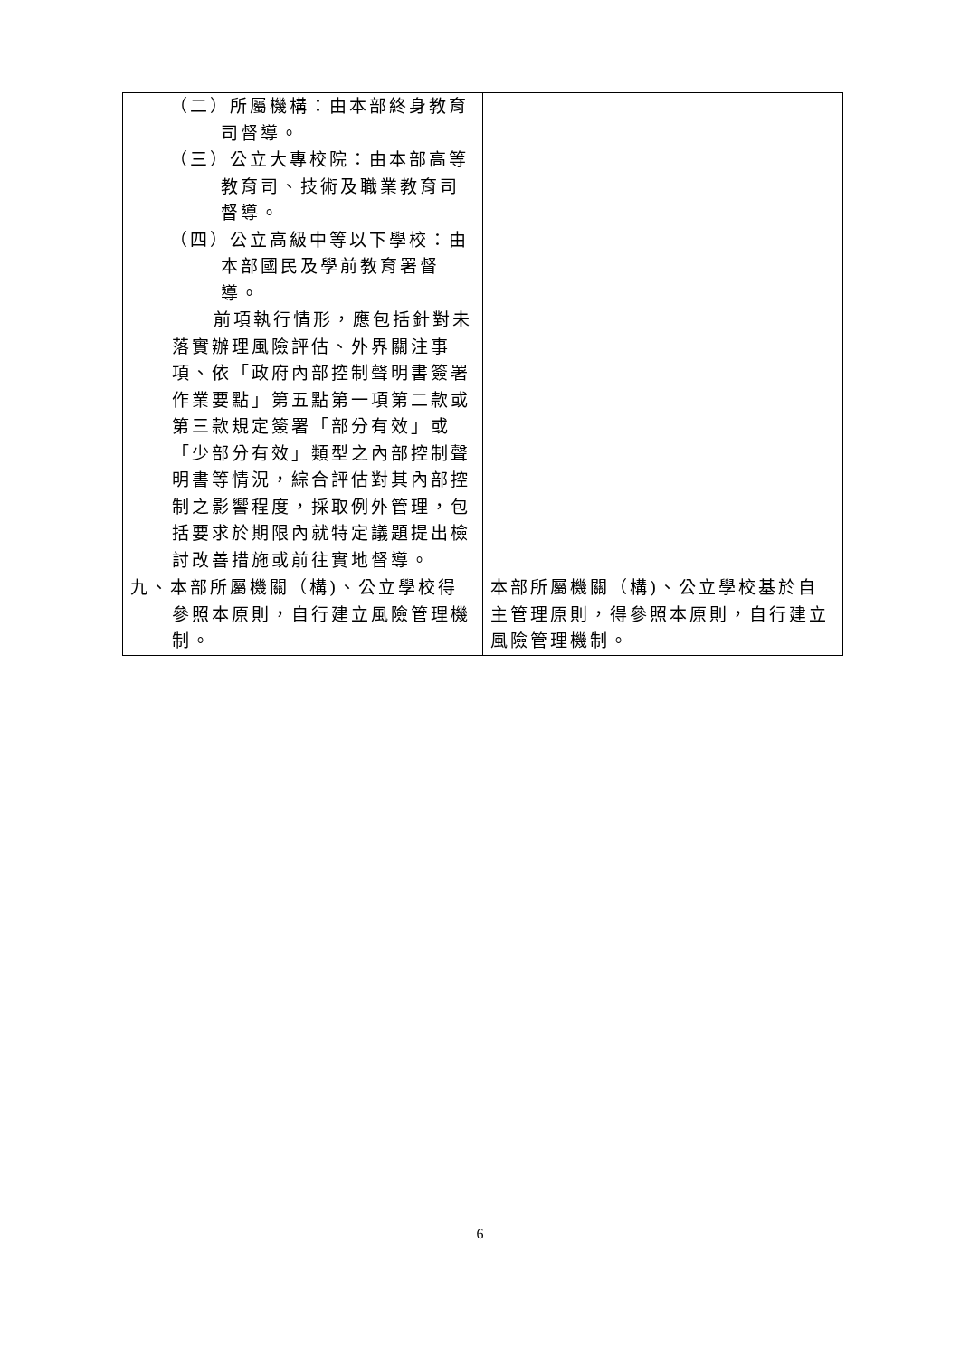| （二）所屬機構：由本部終身教育司督導。 （三）公立大專校院：由本部高等教育司、技術及職業教育司督導。 （四）公立高級中等以下學校：由本部國民及學前教育署督導。 前項執行情形，應包括針對未落實辦理風險評估、外界關注事項、依「政府內部控制聲明書簽署作業要點」第五點第一項第二款或第三款規定簽署「部分有效」或「少部分有效」類型之內部控制聲明書等情況，綜合評估對其內部控制之影響程度，採取例外管理，包括要求於期限內就特定議題提出檢討改善措施或前往實地督導。 | |
| 九、本部所屬機關（構)、公立學校得參照本原則，自行建立風險管理機制。 | 本部所屬機關（構)、公立學校基於自主管理原則，得參照本原則，自行建立風險管理機制。 |
6